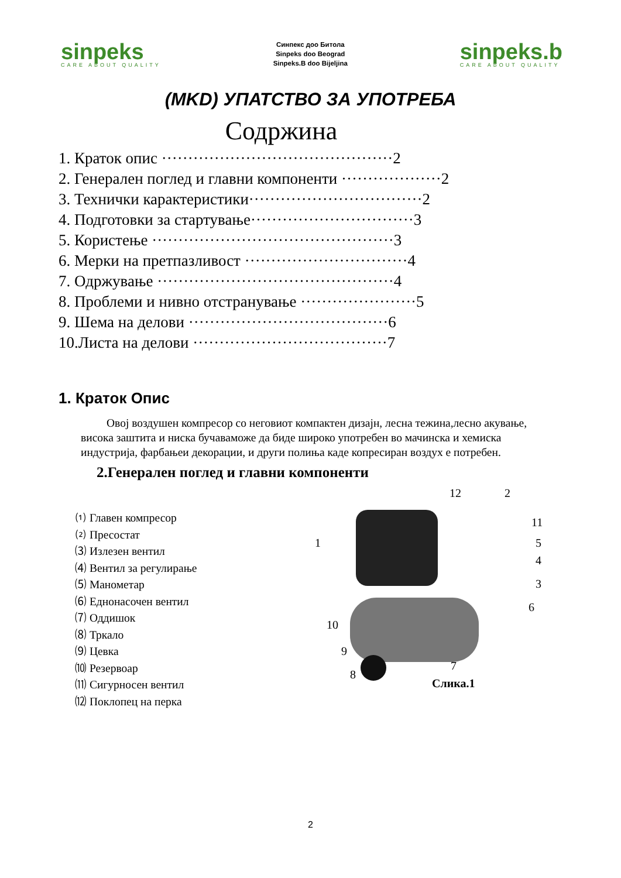sinpeks
CARE ABOUT QUALITY
Синпекс доо Битола
Sinpeks doo Beograd
Sinpeks.B doo Bijeljina
sinpeks.b
CARE ABOUT QUALITY
(MKD) УПАТСТВО ЗА УПОТРЕБА
Содржина
1. Краток опис ············································2
2. Генерален поглед и главни компоненти ···················2
3. Технички карактеристики·································2
4. Подготовки за стартување·······························3
5. Користење ··············································3
6. Мерки на претпазливост ·······························4
7. Одржување ·············································4
8. Проблеми и нивно отстранување ······················5
9. Шема на делови ······································6
10.Листа на делови ·····································7
1. Краток Опис
Овој воздушен компресор со неговиот компактен дизајн, лесна тежина,лесно акување, висока заштита и ниска бучаваможе да биде широко употребен во мачинска и хемиска индустрија, фарбањеи декорации, и други полиња каде копресиран воздух е потребен.
2.Генерален поглед и главни компоненти
⑴ Главен компресор
⑵ Пресостат
⑶ Излезен вентил
⑷ Вентил за регулирање
⑸ Манометар
⑹ Еднонасочен вентил
⑺ Оддишок
⑻ Тркало
⑼ Цевка
⑽ Резервоар
⑾ Сигурносен вентил
⑿ Поклопец на перка
12 2
1
11
5
4
3
6
10
9
8
7
Слика.1
2